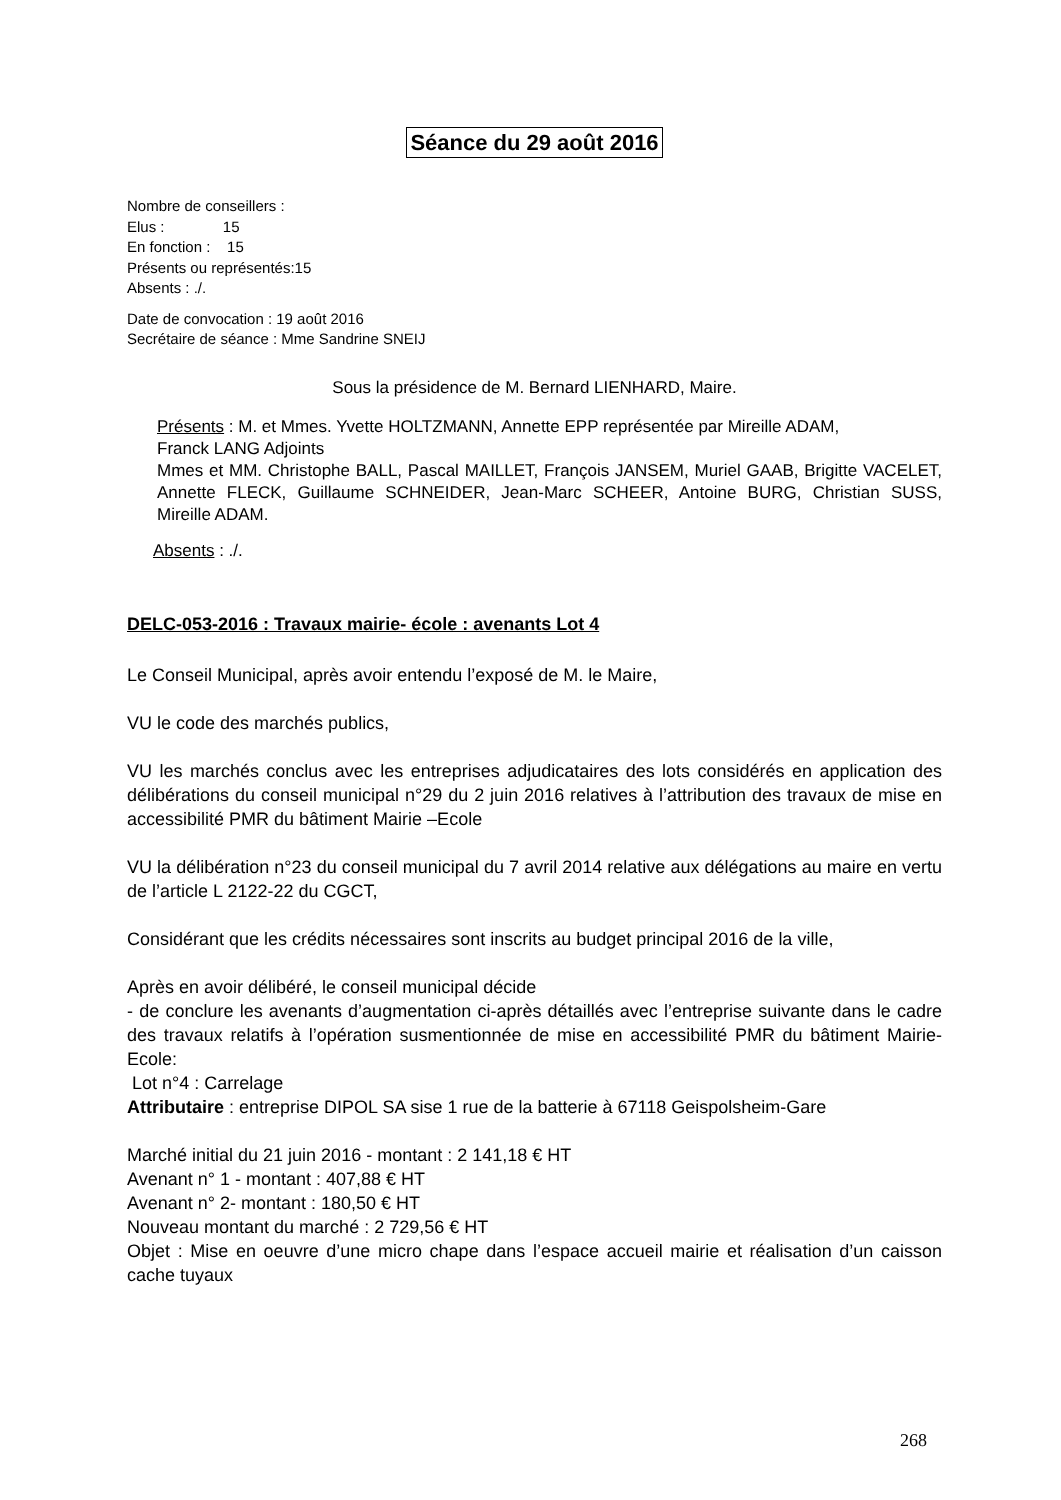Séance du 29 août 2016
Nombre de conseillers :
Elus : 15
En fonction : 15
Présents ou représentés:15
Absents : ./.
Date de convocation : 19 août 2016
Secrétaire de séance : Mme Sandrine SNEIJ
Sous la présidence de M. Bernard LIENHARD, Maire.
Présents : M. et Mmes. Yvette HOLTZMANN, Annette EPP représentée par Mireille ADAM,
Franck LANG Adjoints
Mmes et MM. Christophe BALL, Pascal MAILLET, François JANSEM, Muriel GAAB, Brigitte VACELET, Annette FLECK, Guillaume SCHNEIDER, Jean-Marc SCHEER, Antoine BURG, Christian SUSS, Mireille ADAM.
Absents : ./.
DELC-053-2016 : Travaux mairie- école : avenants Lot 4
Le Conseil Municipal, après avoir entendu l’exposé de M. le Maire,
VU le code des marchés publics,
VU les marchés conclus avec les entreprises adjudicataires des lots considérés en application des délibérations du conseil municipal n°29 du 2 juin 2016 relatives à l’attribution des travaux de mise en accessibilité PMR du bâtiment Mairie –Ecole
VU la délibération n°23 du conseil municipal du 7 avril 2014 relative aux délégations au maire en vertu de l’article L 2122-22 du CGCT,
Considérant que les crédits nécessaires sont inscrits au budget principal 2016 de la ville,
Après en avoir délibéré, le conseil municipal décide
- de conclure les avenants d’augmentation ci-après détaillés avec l’entreprise suivante dans le cadre des travaux relatifs à l’opération susmentionnée de mise en accessibilité PMR du bâtiment Mairie-Ecole:
Lot n°4 : Carrelage
Attributaire : entreprise DIPOL SA sise 1 rue de la batterie à 67118 Geispolsheim-Gare
Marché initial du 21 juin 2016 - montant : 2 141,18 € HT
Avenant n° 1 - montant : 407,88 € HT
Avenant n° 2- montant : 180,50 € HT
Nouveau montant du marché : 2 729,56 € HT
Objet : Mise en oeuvre d’une micro chape dans l’espace accueil mairie et réalisation d’un caisson cache tuyaux
268